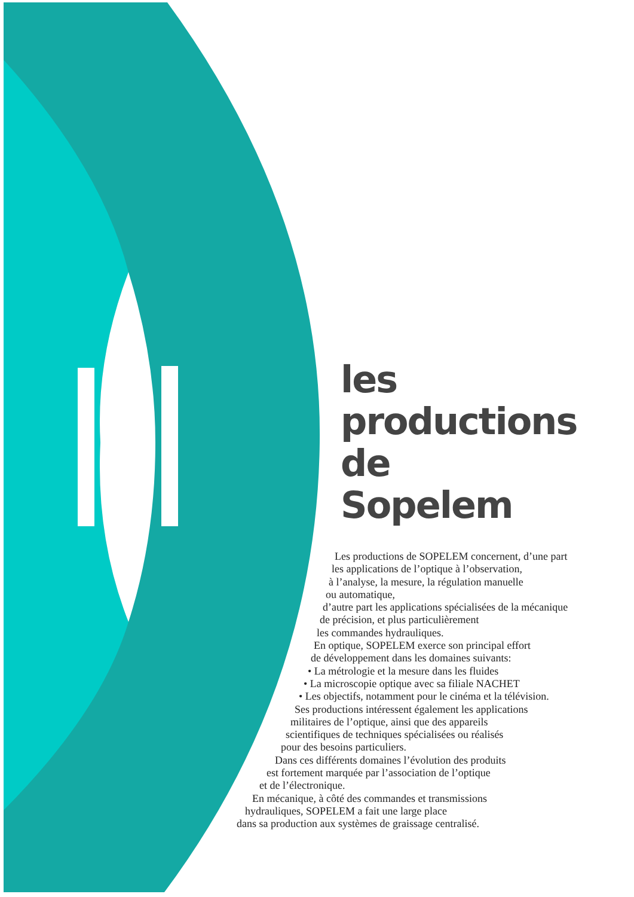les
productions
de
Sopelem
Les productions de SOPELEM concernent, d’une part
les applications de l’optique à l’observation,
à l’analyse, la mesure, la régulation manuelle
ou automatique,
d’autre part les applications spécialisées de la mécanique
de précision, et plus particulièrement
les commandes hydrauliques.
En optique, SOPELEM exerce son principal effort
de développement dans les domaines suivants:
• La métrologie et la mesure dans les fluides
• La microscopie optique avec sa filiale NACHET
• Les objectifs, notamment pour le cinéma et la télévision.
Ses productions intéressent également les applications
militaires de l’optique, ainsi que des appareils
scientifiques de techniques spécialisées ou réalisés
pour des besoins particuliers.
Dans ces différents domaines l’évolution des produits
est fortement marquée par l’association de l’optique
et de l’électronique.
En mécanique, à côté des commandes et transmissions
hydrauliques, SOPELEM a fait une large place
dans sa production aux systèmes de graissage centralisé.